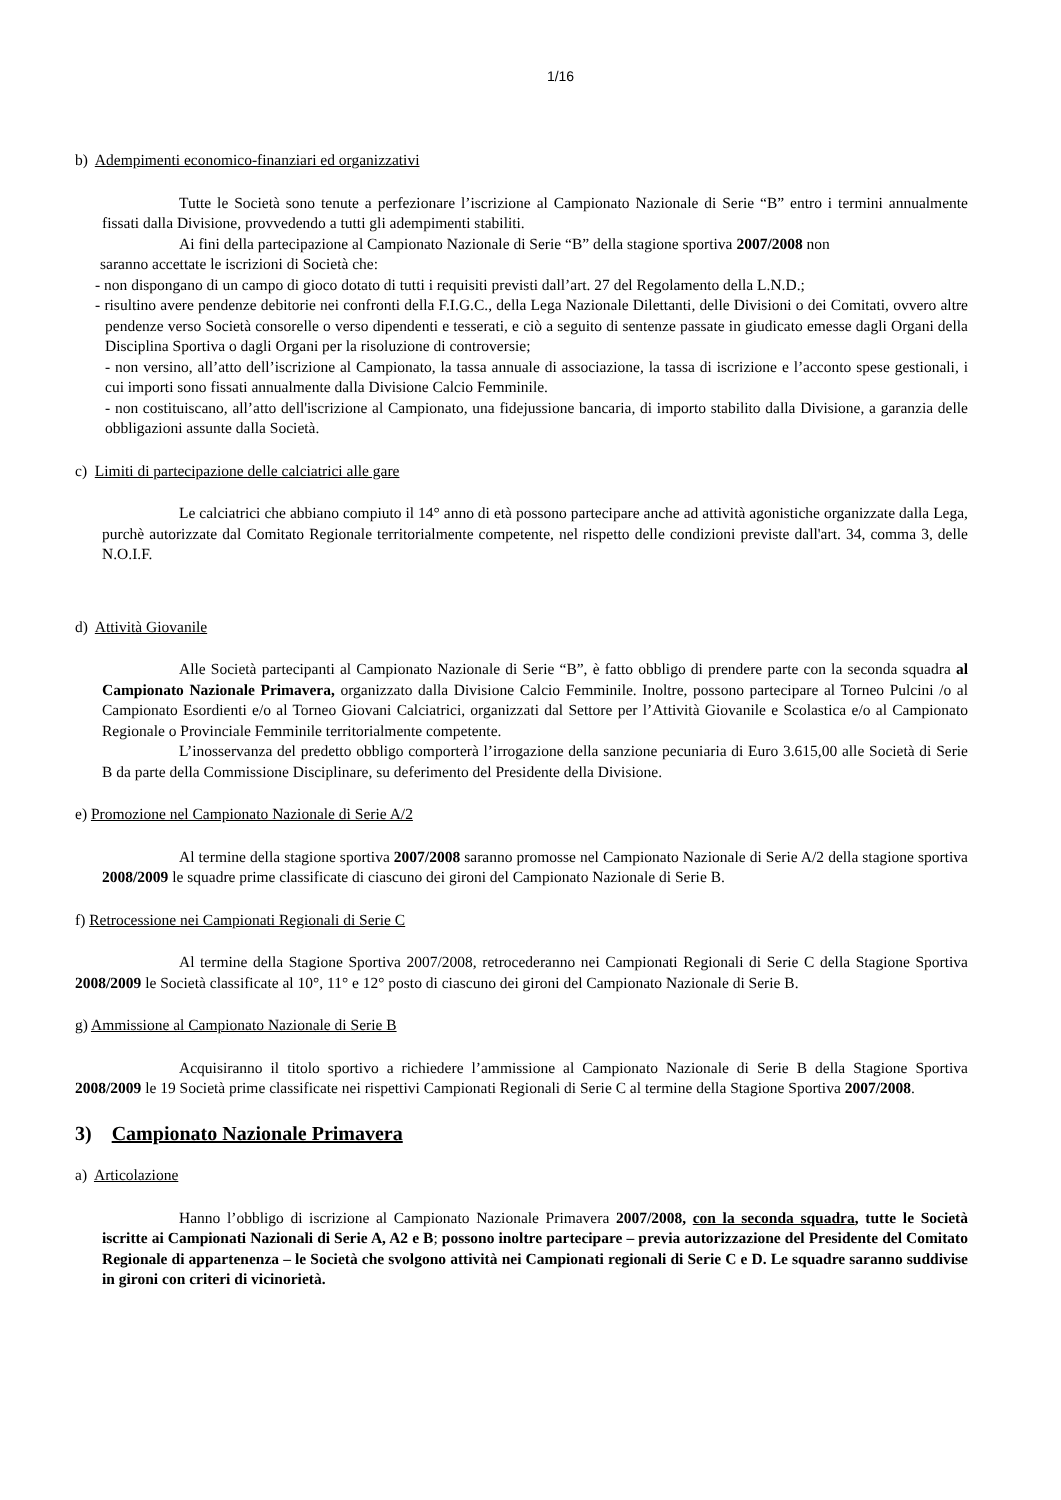1/16
b) Adempimenti economico-finanziari ed organizzativi
Tutte le Società sono tenute a perfezionare l’iscrizione al Campionato Nazionale di Serie “B” entro i termini annualmente fissati dalla Divisione, provvedendo a tutti gli adempimenti stabiliti.
Ai fini della partecipazione al Campionato Nazionale di Serie “B” della stagione sportiva 2007/2008 non
saranno accettate le iscrizioni di Società che:
- non dispongano di un campo di gioco dotato di tutti i requisiti previsti dall’art. 27 del Regolamento della L.N.D.;
- risultino avere pendenze debitorie nei confronti della F.I.G.C., della Lega Nazionale Dilettanti, delle Divisioni o dei Comitati, ovvero altre pendenze verso Società consorelle o verso dipendenti e tesserati, e ciò a seguito di sentenze passate in giudicato emesse dagli Organi della Disciplina Sportiva o dagli Organi per la risoluzione di controversie;
- non versino, all’atto dell’iscrizione al Campionato, la tassa annuale di associazione, la tassa di iscrizione e l’acconto spese gestionali, i cui importi sono fissati annualmente dalla Divisione Calcio Femminile.
- non costituiscano, all’atto dell'iscrizione al Campionato, una fidejussione bancaria, di importo stabilito dalla Divisione, a garanzia delle obbligazioni assunte dalla Società.
c) Limiti di partecipazione delle calciatrici alle gare
Le calciatrici che abbiano compiuto il 14° anno di età possono partecipare anche ad attività agonistiche organizzate dalla Lega, purchè autorizzate dal Comitato Regionale territorialmente competente, nel rispetto delle condizioni previste dall'art. 34, comma 3, delle N.O.I.F.
d) Attività Giovanile
Alle Società partecipanti al Campionato Nazionale di Serie “B”, è fatto obbligo di prendere parte con la seconda squadra al Campionato Nazionale Primavera, organizzato dalla Divisione Calcio Femminile. Inoltre, possono partecipare al Torneo Pulcini /o al Campionato Esordienti e/o al Torneo Giovani Calciatrici, organizzati dal Settore per l’Attività Giovanile e Scolastica e/o al Campionato Regionale o Provinciale Femminile territorialmente competente.
L’inosservanza del predetto obbligo comporterà l’irrogazione della sanzione pecuniaria di Euro 3.615,00 alle Società di Serie B da parte della Commissione Disciplinare, su deferimento del Presidente della Divisione.
e) Promozione nel Campionato Nazionale di Serie A/2
Al termine della stagione sportiva 2007/2008 saranno promosse nel Campionato Nazionale di Serie A/2 della stagione sportiva 2008/2009 le squadre prime classificate di ciascuno dei gironi del Campionato Nazionale di Serie B.
f) Retrocessione nei Campionati Regionali di Serie C
Al termine della Stagione Sportiva 2007/2008, retrocederanno nei Campionati Regionali di Serie C della Stagione Sportiva 2008/2009 le Società classificate al 10°, 11° e 12° posto di ciascuno dei gironi del Campionato Nazionale di Serie B.
g) Ammissione al Campionato Nazionale di Serie B
Acquisiranno il titolo sportivo a richiedere l’ammissione al Campionato Nazionale di Serie B della Stagione Sportiva 2008/2009 le 19 Società prime classificate nei rispettivi Campionati Regionali di Serie C al termine della Stagione Sportiva 2007/2008.
3) Campionato Nazionale Primavera
a) Articolazione
Hanno l’obbligo di iscrizione al Campionato Nazionale Primavera 2007/2008, con la seconda squadra, tutte le Società iscritte ai Campionati Nazionali di Serie A, A2 e B; possono inoltre partecipare – previa autorizzazione del Presidente del Comitato Regionale di appartenenza – le Società che svolgono attività nei Campionati regionali di Serie C e D. Le squadre saranno suddivise in gironi con criteri di vicinorietà.